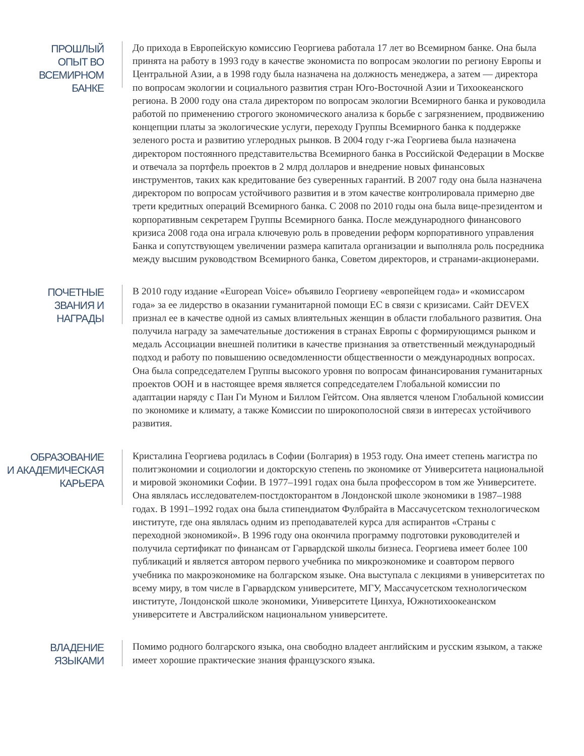ПРОШЛЫЙ
ОПЫТ ВО
ВСЕМИРНОМ
БАНКЕ
До прихода в Европейскую комиссию Георгиева работала 17 лет во Всемирном банке. Она была принята на работу в 1993 году в качестве экономиста по вопросам экологии по региону Европы и Центральной Азии, а в 1998 году была назначена на должность менеджера, а затем — директора по вопросам экологии и социального развития стран Юго-Восточной Азии и Тихоокеанского региона. В 2000 году она стала директором по вопросам экологии Всемирного банка и руководила работой по применению строгого экономического анализа к борьбе с загрязнением, продвижению концепции платы за экологические услуги, переходу Группы Всемирного банка к поддержке зеленого роста и развитию углеродных рынков. В 2004 году г-жа Георгиева была назначена директором постоянного представительства Всемирного банка в Российской Федерации в Москве и отвечала за портфель проектов в 2 млрд долларов и внедрение новых финансовых инструментов, таких как кредитование без суверенных гарантий. В 2007 году она была назначена директором по вопросам устойчивого развития и в этом качестве контролировала примерно две трети кредитных операций Всемирного банка. С 2008 по 2010 годы она была вице-президентом и корпоративным секретарем Группы Всемирного банка. После международного финансового кризиса 2008 года она играла ключевую роль в проведении реформ корпоративного управления Банка и сопутствующем увеличении размера капитала организации и выполняла роль посредника между высшим руководством Всемирного банка, Советом директоров, и странами-акционерами.
ПОЧЕТНЫЕ
ЗВАНИЯ И
НАГРАДЫ
В 2010 году издание «European Voice» объявило Георгиеву «европейцем года» и «комиссаром года» за ее лидерство в оказании гуманитарной помощи ЕС в связи с кризисами. Сайт DEVEX признал ее в качестве одной из самых влиятельных женщин в области глобального развития. Она получила награду за замечательные достижения в странах Европы с формирующимся рынком и медаль Ассоциации внешней политики в качестве признания за ответственный международный подход и работу по повышению осведомленности общественности о международных вопросах. Она была сопредседателем Группы высокого уровня по вопросам финансирования гуманитарных проектов ООН и в настоящее время является сопредседателем Глобальной комиссии по адаптации наряду с Пан Ги Муном и Биллом Гейтсом. Она является членом Глобальной комиссии по экономике и климату, а также Комиссии по широкополосной связи в интересах устойчивого развития.
ОБРАЗОВАНИЕ
И АКАДЕМИЧЕСКАЯ
КАРЬЕРА
Кристалина Георгиева родилась в Софии (Болгария) в 1953 году. Она имеет степень магистра по политэкономии и социологии и докторскую степень по экономике от Университета национальной и мировой экономики Софии. В 1977–1991 годах она была профессором в том же Университете. Она являлась исследователем-постдокторантом в Лондонской школе экономики в 1987–1988 годах. В 1991–1992 годах она была стипендиатом Фулбрайта в Массачусетском технологическом институте, где она являлась одним из преподавателей курса для аспирантов «Страны с переходной экономикой». В 1996 году она окончила программу подготовки руководителей и получила сертификат по финансам от Гарвардской школы бизнеса. Георгиева имеет более 100 публикаций и является автором первого учебника по микроэкономике и соавтором первого учебника по макроэкономике на болгарском языке. Она выступала с лекциями в университетах по всему миру, в том числе в Гарвардском университете, МГУ, Массачусетском технологическом институте, Лондонской школе экономики, Университете Цинхуа, Южнотихоокеанском университете и Австралийском национальном университете.
ВЛАДЕНИЕ
ЯЗЫКАМИ
Помимо родного болгарского языка, она свободно владеет английским и русским языком, а также имеет хорошие практические знания французского языка.